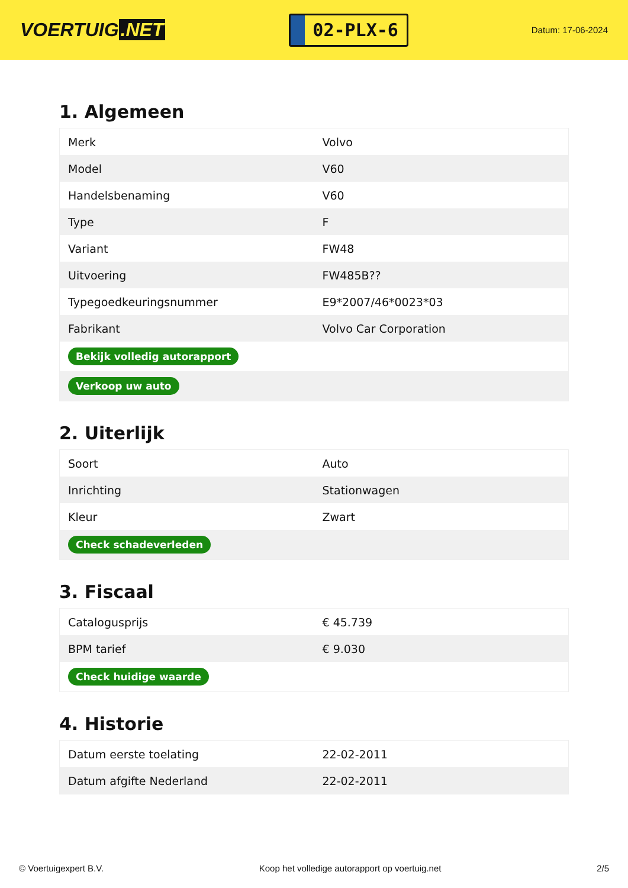VOERTUIG.NET
02-PLX-6
Datum: 17-06-2024
1. Algemeen
| Merk | Volvo |
| Model | V60 |
| Handelsbenaming | V60 |
| Type | F |
| Variant | FW48 |
| Uitvoering | FW485B?? |
| Typegoedkeuringsnummer | E9*2007/46*0023*03 |
| Fabrikant | Volvo Car Corporation |
| Bekijk volledig autorapport | |
| Verkoop uw auto | |
2. Uiterlijk
| Soort | Auto |
| Inrichting | Stationwagen |
| Kleur | Zwart |
| Check schadeverleden | |
3. Fiscaal
| Catalogusprijs | € 45.739 |
| BPM tarief | € 9.030 |
| Check huidige waarde | |
4. Historie
| Datum eerste toelating | 22-02-2011 |
| Datum afgifte Nederland | 22-02-2011 |
© Voertuigexpert B.V. Koop het volledige autorapport op voertuig.net 2/5